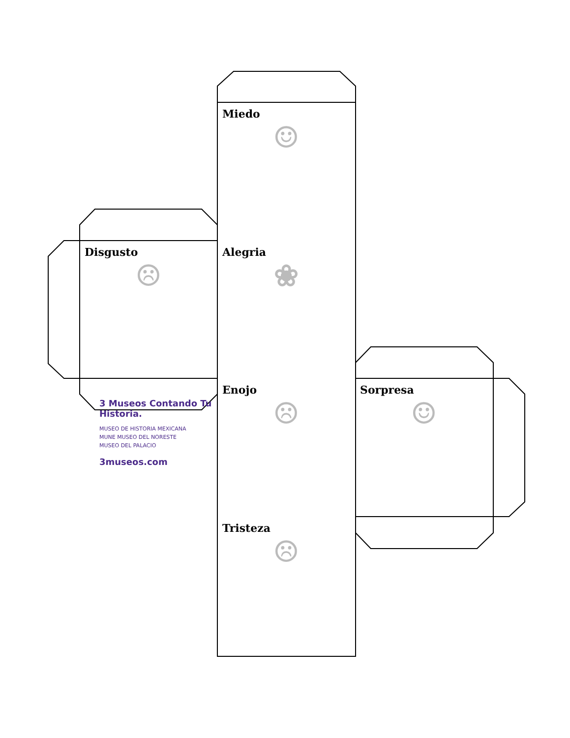Miedo
☺
Disgusto
☹
Alegria
❀
3 Museos Contando Tu Historia.
MUSEO DE HISTORIA MEXICANA
MUNE MUSEO DEL NORESTE
MUSEO DEL PALACIO
3museos.com
Enojo
☹
Sorpresa
☺
Tristeza
☹